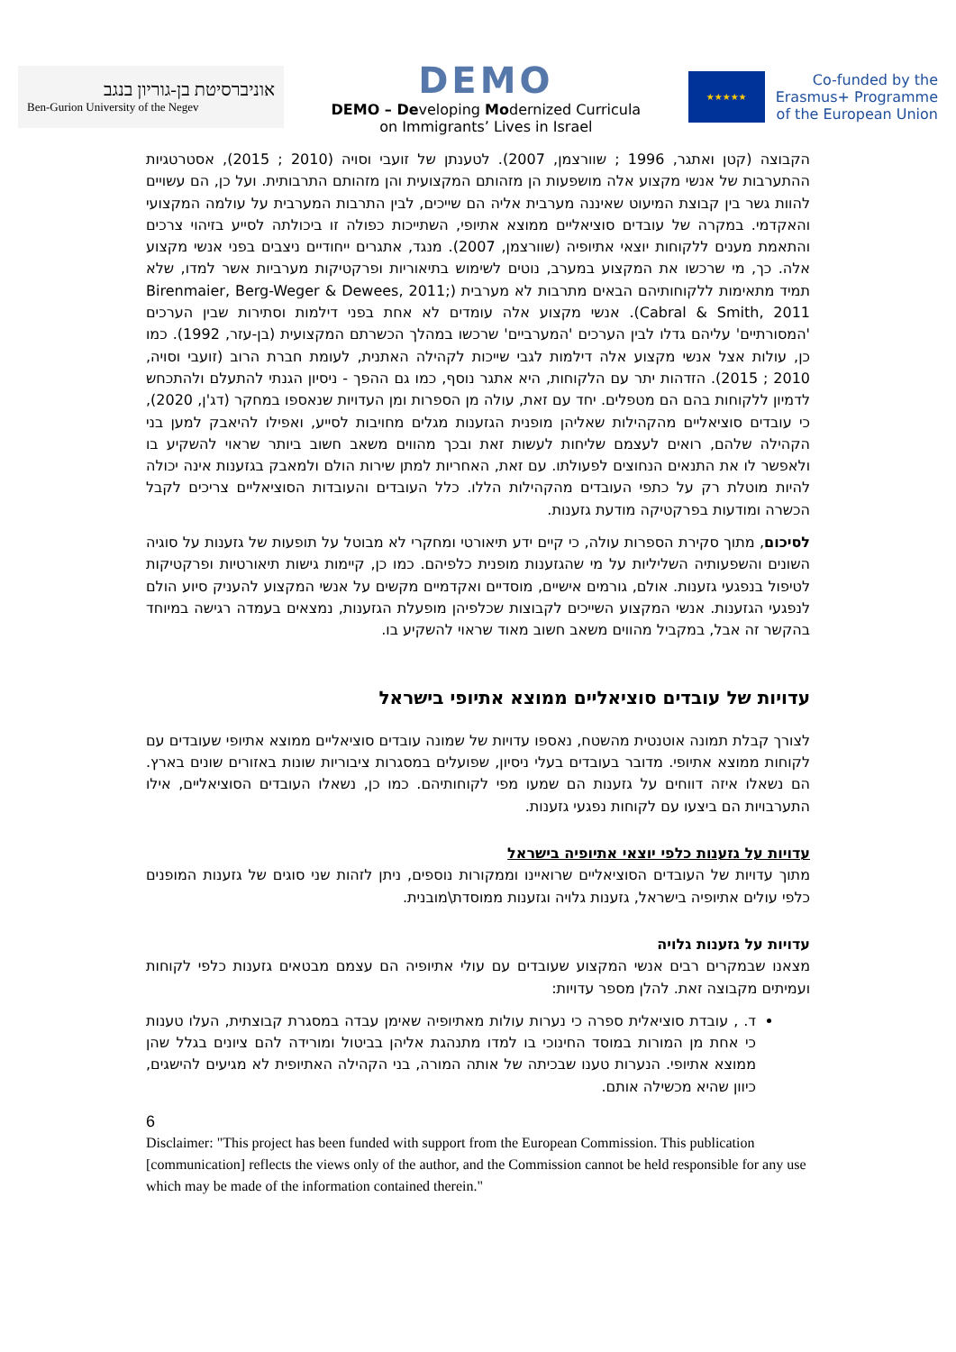אוניברסיטת בן-גוריון בנגב
Ben-Gurion University of the Negev
DEMO
DEMO – Developing Modernized Curricula
on Immigrants’ Lives in Israel
★★★★★
Co-funded by the
Erasmus+ Programme
of the European Union
הקבוצה (קטן ואתגר, 1996 ; שוורצמן, 2007). לטענתן של זועבי וסויה (2010 ; 2015), אסטרטגיות ההתערבות של אנשי מקצוע אלה מושפעות הן מזהותם המקצועית והן מזהותם התרבותית. ועל כן, הם עשויים להוות גשר בין קבוצת המיעוט שאיננה מערבית אליה הם שייכים, לבין התרבות המערבית על עולמה המקצועי והאקדמי. במקרה של עובדים סוציאליים ממוצא אתיופי, השתייכות כפולה זו ביכולתה לסייע בזיהוי צרכים והתאמת מענים ללקוחות יוצאי אתיופיה (שוורצמן, 2007). מנגד, אתגרים ייחודיים ניצבים בפני אנשי מקצוע אלה. כך, מי שרכשו את המקצוע במערב, נוטים לשימוש בתיאוריות ופרקטיקות מערביות אשר למדו, שלא תמיד מתאימות ללקוחותיהם הבאים מתרבות לא מערבית (Birenmaier, Berg-Weger & Dewees, 2011; Cabral & Smith, 2011). אנשי מקצוע אלה עומדים לא אחת בפני דילמות וסתירות שבין הערכים 'המסורתיים' עליהם גדלו לבין הערכים 'המערביים' שרכשו במהלך הכשרתם המקצועית (בן-עזר, 1992). כמו כן, עולות אצל אנשי מקצוע אלה דילמות לגבי שייכות לקהילה האתנית, לעומת חברת הרוב (זועבי וסויה, 2010 ; 2015). הזדהות יתר עם הלקוחות, היא אתגר נוסף, כמו גם ההפך - ניסיון הגנתי להתעלם ולהתכחש לדמיון ללקוחות בהם הם מטפלים. יחד עם זאת, עולה מן הספרות ומן העדויות שנאספו במחקר (דג'ן, 2020), כי עובדים סוציאליים מהקהילות שאליהן מופנית הגזענות מגלים מחויבות לסייע, ואפילו להיאבק למען בני הקהילה שלהם, רואים לעצמם שליחות לעשות זאת ובכך מהווים משאב חשוב ביותר שראוי להשקיע בו ולאפשר לו את התנאים הנחוצים לפעולתו. עם זאת, האחריות למתן שירות הולם ולמאבק בגזענות אינה יכולה להיות מוטלת רק על כתפי העובדים מהקהילות הללו. כלל העובדים והעובדות הסוציאליים צריכים לקבל הכשרה ומודעות בפרקטיקה מודעת גזענות.
לסיכום, מתוך סקירת הספרות עולה, כי קיים ידע תיאורטי ומחקרי לא מבוטל על תופעות של גזענות על סוגיה השונים והשפעותיה השליליות על מי שהגזענות מופנית כלפיהם. כמו כן, קיימות גישות תיאורטיות ופרקטיקות לטיפול בנפגעי גזענות. אולם, גורמים אישיים, מוסדיים ואקדמיים מקשים על אנשי המקצוע להעניק סיוע הולם לנפגעי הגזענות. אנשי המקצוע השייכים לקבוצות שכלפיהן מופעלת הגזענות, נמצאים בעמדה רגישה במיוחד בהקשר זה אבל, במקביל מהווים משאב חשוב מאוד שראוי להשקיע בו.
עדויות של עובדים סוציאליים ממוצא אתיופי בישראל
לצורך קבלת תמונה אוטנטית מהשטח, נאספו עדויות של שמונה עובדים סוציאליים ממוצא אתיופי שעובדים עם לקוחות ממוצא אתיופי. מדובר בעובדים בעלי ניסיון, שפועלים במסגרות ציבוריות שונות באזורים שונים בארץ. הם נשאלו איזה דווחים על גזענות הם שמעו מפי לקוחותיהם. כמו כן, נשאלו העובדים הסוציאליים, אילו התערבויות הם ביצעו עם לקוחות נפגעי גזענות.
עדויות על גזענות כלפי יוצאי אתיופיה בישראל
מתוך עדויות של העובדים הסוציאליים שרואיינו וממקורות נוספים, ניתן לזהות שני סוגים של גזענות המופנים כלפי עולים אתיופיה בישראל, גזענות גלויה וגזענות ממוסדת\מובנית.
עדויות על גזענות גלויה
מצאנו שבמקרים רבים אנשי המקצוע שעובדים עם עולי אתיופיה הם עצמם מבטאים גזענות כלפי לקוחות ועמיתים מקבוצה זאת. להלן מספר עדויות:
ד. , עובדת סוציאלית ספרה כי נערות עולות מאתיופיה שאימן עבדה במסגרת קבוצתית, העלו טענות כי אחת מן המורות במוסד החינוכי בו למדו מתנהגת אליהן בביטול ומורידה להם ציונים בגלל שהן ממוצא אתיופי. הנערות טענו שבכיתה של אותה המורה, בני הקהילה האתיופית לא מגיעים להישגים, כיוון שהיא מכשילה אותם.
6
Disclaimer: "This project has been funded with support from the European Commission. This publication [communication] reflects the views only of the author, and the Commission cannot be held responsible for any use which may be made of the information contained therein."